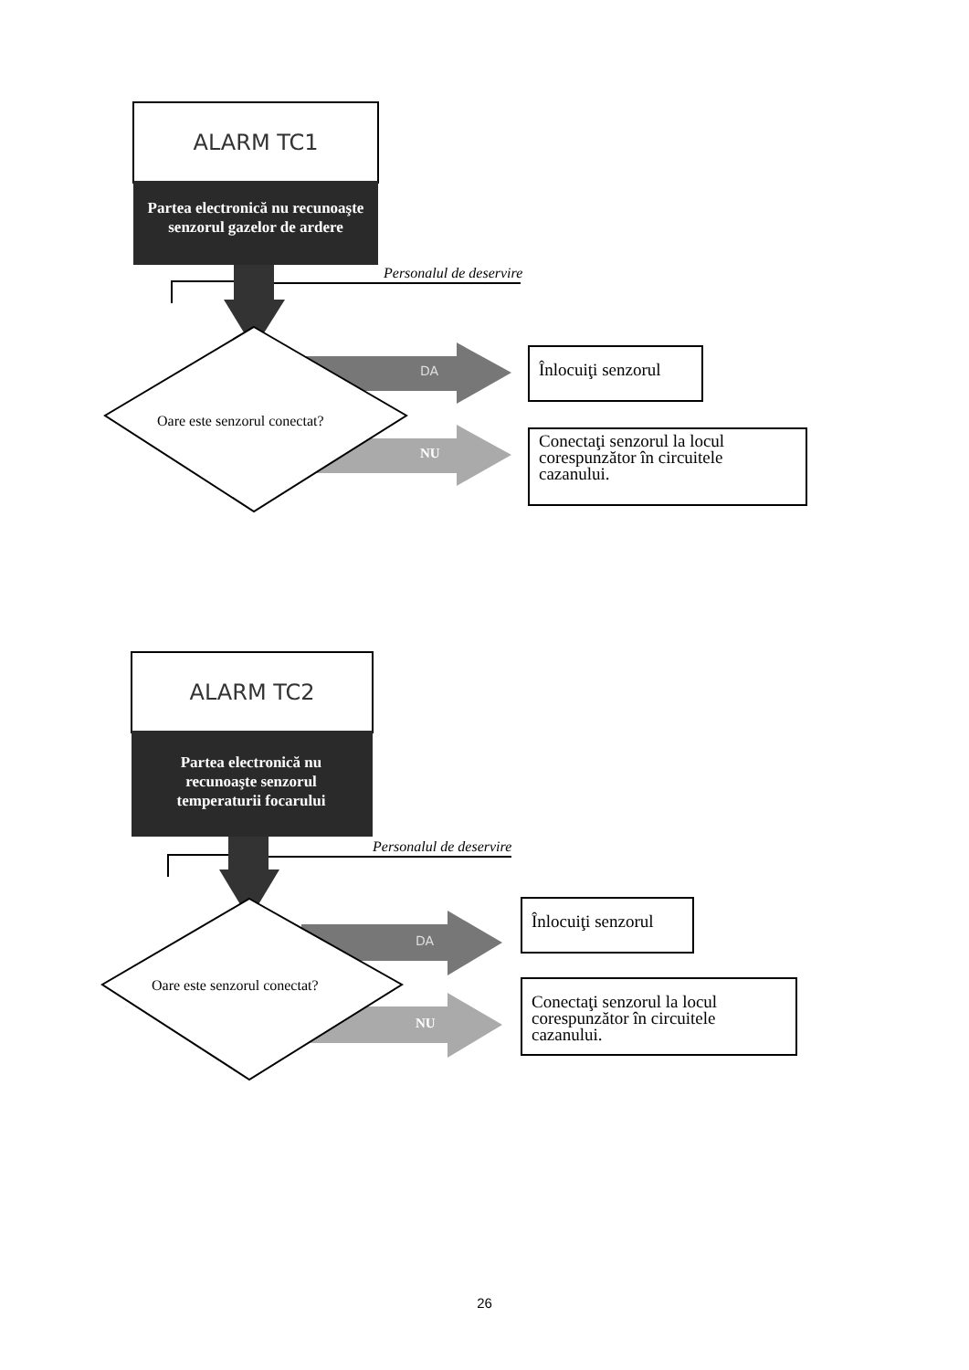ALARM TC1
Partea electronică nu recunoaşte senzorul gazelor de ardere
Personalul de deservire
DA
Oare este senzorul conectat?
NU
Înlocuiţi senzorul
Conectaţi senzorul la locul corespunzător în circuitele cazanului.
ALARM TC2
Partea electronică nu recunoaşte senzorul temperaturii focarului
Personalul de deservire
DA
Oare este senzorul conectat?
NU
Înlocuiţi senzorul
Conectaţi senzorul la locul corespunzător în circuitele cazanului.
26